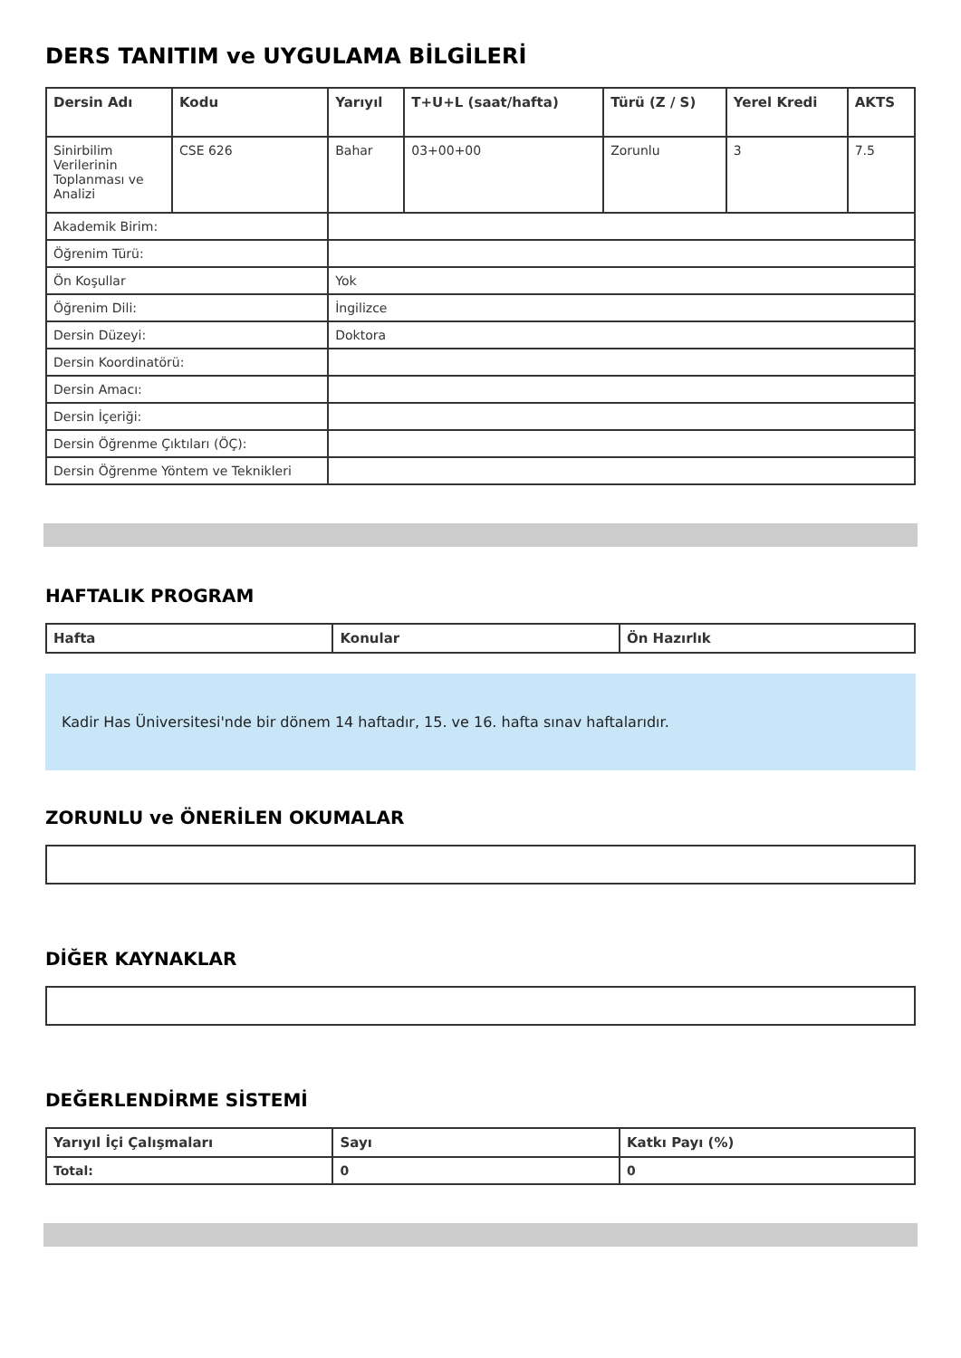DERS TANITIM ve UYGULAMA BİLGİLERİ
| Dersin Adı | Kodu | Yarıyıl | T+U+L (saat/hafta) | Türü (Z / S) | Yerel Kredi | AKTS |
| --- | --- | --- | --- | --- | --- | --- |
| Sinirbilim Verilerinin Toplanması ve Analizi | CSE 626 | Bahar | 03+00+00 | Zorunlu | 3 | 7.5 |
| Akademik Birim: | | | | | | |
| Öğrenim Türü: | | | | | | |
| Ön Koşullar | | Yok | | | | |
| Öğrenim Dili: | | İngilizce | | | | |
| Dersin Düzeyi: | | Doktora | | | | |
| Dersin Koordinatörü: | | | | | | |
| Dersin Amacı: | | | | | | |
| Dersin İçeriği: | | | | | | |
| Dersin Öğrenme Çıktıları (ÖÇ): | | | | | | |
| Dersin Öğrenme Yöntem ve Teknikleri | | | | | | |
HAFTALIK PROGRAM
| Hafta | Konular | Ön Hazırlık |
| --- | --- | --- |
Kadir Has Üniversitesi'nde bir dönem 14 haftadır, 15. ve 16. hafta sınav haftalarıdır.
ZORUNLU ve ÖNERİLEN OKUMALAR
DİĞER KAYNAKLAR
DEĞERLENDİRME SİSTEMİ
| Yarıyıl İçi Çalışmaları | Sayı | Katkı Payı (%) |
| --- | --- | --- |
| Total: | 0 | 0 |